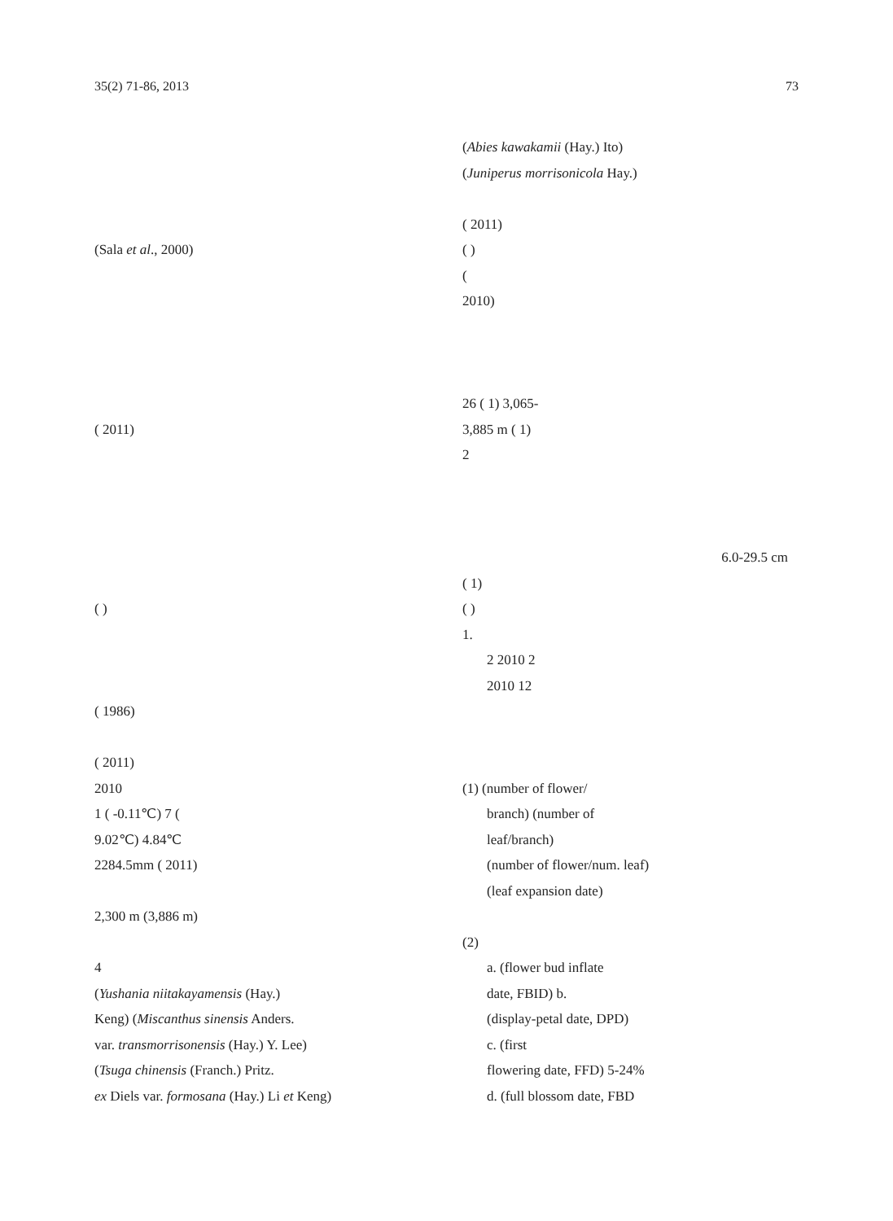35(2) 71-86, 2013 73
(Sala et al., 2000)
( 2011)
( )
( 1986)
( 2011)
2010
1 ( -0.11℃) 7 (
9.02℃) 4.84℃
2284.5mm ( 2011)
2,300 m (3,886 m)
4
(Yushania niitakayamensis (Hay.)
Keng) (Miscanthus sinensis Anders.
var. transmorrisonensis (Hay.) Y. Lee)
(Tsuga chinensis (Franch.) Pritz.
ex Diels var. formosana (Hay.) Li et Keng)
(Abies kawakamii (Hay.) Ito)
(Juniperus morrisonicola Hay.)
( 2011)
( )
(
2010)
26 ( 1) 3,065-
3,885 m ( 1)
2
6.0-29.5 cm
( 1)
( )
1.
2 2010 2
2010 12
(1) (number of flower/
branch) (number of
leaf/branch)
(number of flower/num. leaf)
(leaf expansion date)
(2)
a. (flower bud inflate
date, FBID) b.
(display-petal date, DPD)
c. (first
flowering date, FFD) 5-24%
d. (full blossom date, FBD